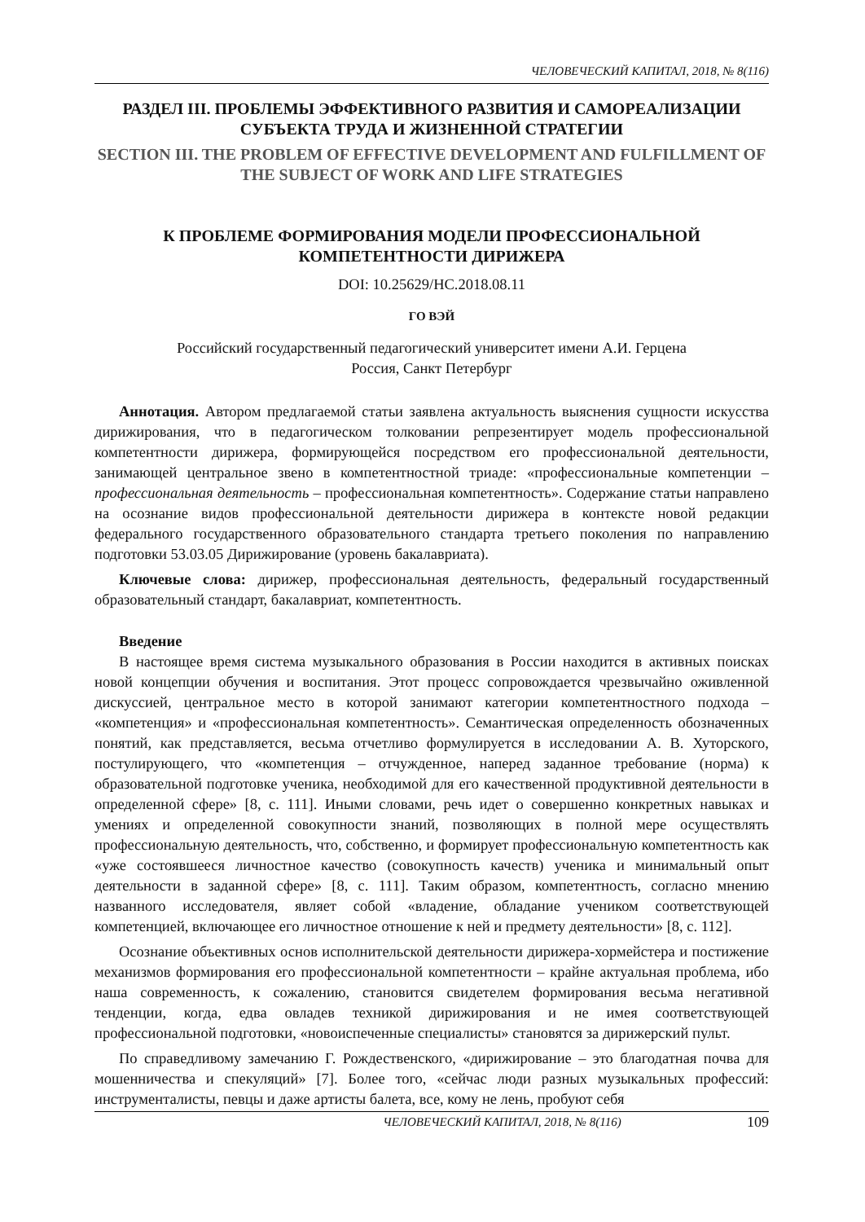ЧЕЛОВЕЧЕСКИЙ КАПИТАЛ, 2018, № 8(116)
РАЗДЕЛ III. ПРОБЛЕМЫ ЭФФЕКТИВНОГО РАЗВИТИЯ И САМОРЕАЛИЗАЦИИ СУБЪЕКТА ТРУДА И ЖИЗНЕННОЙ СТРАТЕГИИ
SECTION III. THE PROBLEM OF EFFECTIVE DEVELOPMENT AND FULFILLMENT OF THE SUBJECT OF WORK AND LIFE STRATEGIES
К ПРОБЛЕМЕ ФОРМИРОВАНИЯ МОДЕЛИ ПРОФЕССИОНАЛЬНОЙ КОМПЕТЕНТНОСТИ ДИРИЖЕРА
DOI: 10.25629/HC.2018.08.11
ГО ВЭЙ
Российский государственный педагогический университет имени А.И. Герцена
Россия, Санкт Петербург
Аннотация. Автором предлагаемой статьи заявлена актуальность выяснения сущности искусства дирижирования, что в педагогическом толковании репрезентирует модель профессиональной компетентности дирижера, формирующейся посредством его профессиональной деятельности, занимающей центральное звено в компетентностной триаде: «профессиональные компетенции – профессиональная деятельность – профессиональная компетентность». Содержание статьи направлено на осознание видов профессиональной деятельности дирижера в контексте новой редакции федерального государственного образовательного стандарта третьего поколения по направлению подготовки 53.03.05 Дирижирование (уровень бакалавриата).
Ключевые слова: дирижер, профессиональная деятельность, федеральный государственный образовательный стандарт, бакалавриат, компетентность.
Введение
В настоящее время система музыкального образования в России находится в активных поисках новой концепции обучения и воспитания. Этот процесс сопровождается чрезвычайно оживленной дискуссией, центральное место в которой занимают категории компетентностного подхода – «компетенция» и «профессиональная компетентность». Семантическая определенность обозначенных понятий, как представляется, весьма отчетливо формулируется в исследовании А. В. Хуторского, постулирующего, что «компетенция – отчужденное, наперед заданное требование (норма) к образовательной подготовке ученика, необходимой для его качественной продуктивной деятельности в определенной сфере» [8, с. 111]. Иными словами, речь идет о совершенно конкретных навыках и умениях и определенной совокупности знаний, позволяющих в полной мере осуществлять профессиональную деятельность, что, собственно, и формирует профессиональную компетентность как «уже состоявшееся личностное качество (совокупность качеств) ученика и минимальный опыт деятельности в заданной сфере» [8, с. 111]. Таким образом, компетентность, согласно мнению названного исследователя, являет собой «владение, обладание учеником соответствующей компетенцией, включающее его личностное отношение к ней и предмету деятельности» [8, с. 112].
Осознание объективных основ исполнительской деятельности дирижера-хормейстера и постижение механизмов формирования его профессиональной компетентности – крайне актуальная проблема, ибо наша современность, к сожалению, становится свидетелем формирования весьма негативной тенденции, когда, едва овладев техникой дирижирования и не имея соответствующей профессиональной подготовки, «новоиспеченные специалисты» становятся за дирижерский пульт.
По справедливому замечанию Г. Рождественского, «дирижирование – это благодатная почва для мошенничества и спекуляций» [7]. Более того, «сейчас люди разных музыкальных профессий: инструменталисты, певцы и даже артисты балета, все, кому не лень, пробуют себя
ЧЕЛОВЕЧЕСКИЙ КАПИТАЛ, 2018, № 8(116) 109